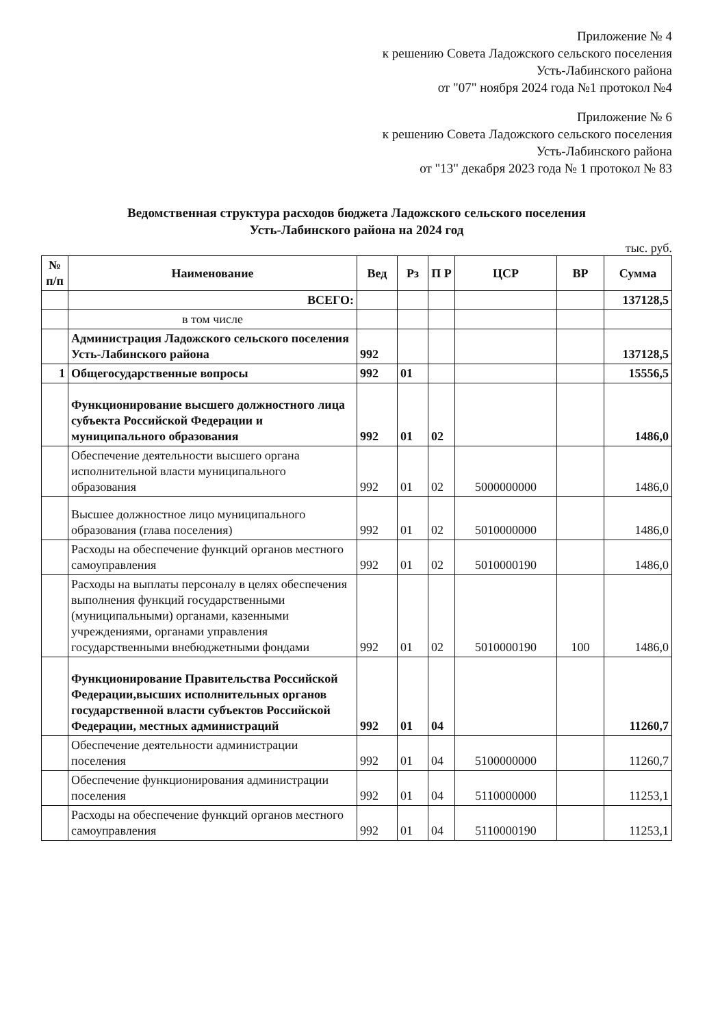Приложение № 4
к решению Совета Ладожского сельского поселения
Усть-Лабинского района
от "07" ноября 2024 года №1 протокол №4
Приложение № 6
к решению Совета Ладожского сельского поселения
Усть-Лабинского района
от "13" декабря 2023 года № 1 протокол № 83
Ведомственная структура расходов бюджета Ладожского сельского поселения
Усть-Лабинского района на 2024 год
тыс. руб.
| № п/п | Наименование | Вед | Рз | П Р | ЦСР | ВР | Сумма |
| --- | --- | --- | --- | --- | --- | --- | --- |
| | ВСЕГО: | | | | | | 137128,5 |
| | в том числе | | | | | | |
| | Администрация Ладожского сельского поселения Усть-Лабинского района | 992 | | | | | 137128,5 |
| 1 | Общегосударственные вопросы | 992 | 01 | | | | 15556,5 |
| | Функционирование высшего должностного лица субъекта Российской Федерации и муниципального образования | 992 | 01 | 02 | | | 1486,0 |
| | Обеспечение деятельности высшего органа исполнительной власти муниципального образования | 992 | 01 | 02 | 5000000000 | | 1486,0 |
| | Высшее должностное лицо муниципального образования (глава поселения) | 992 | 01 | 02 | 5010000000 | | 1486,0 |
| | Расходы на обеспечение функций органов местного самоуправления | 992 | 01 | 02 | 5010000190 | | 1486,0 |
| | Расходы на выплаты персоналу в целях обеспечения выполнения функций государственными (муниципальными) органами, казенными учреждениями, органами управления государственными внебюджетными фондами | 992 | 01 | 02 | 5010000190 | 100 | 1486,0 |
| | Функционирование Правительства Российской Федерации,высших исполнительных органов государственной власти субъектов Российской Федерации, местных администраций | 992 | 01 | 04 | | | 11260,7 |
| | Обеспечение деятельности администрации поселения | 992 | 01 | 04 | 5100000000 | | 11260,7 |
| | Обеспечение функционирования администрации поселения | 992 | 01 | 04 | 5110000000 | | 11253,1 |
| | Расходы на обеспечение функций органов местного самоуправления | 992 | 01 | 04 | 5110000190 | | 11253,1 |